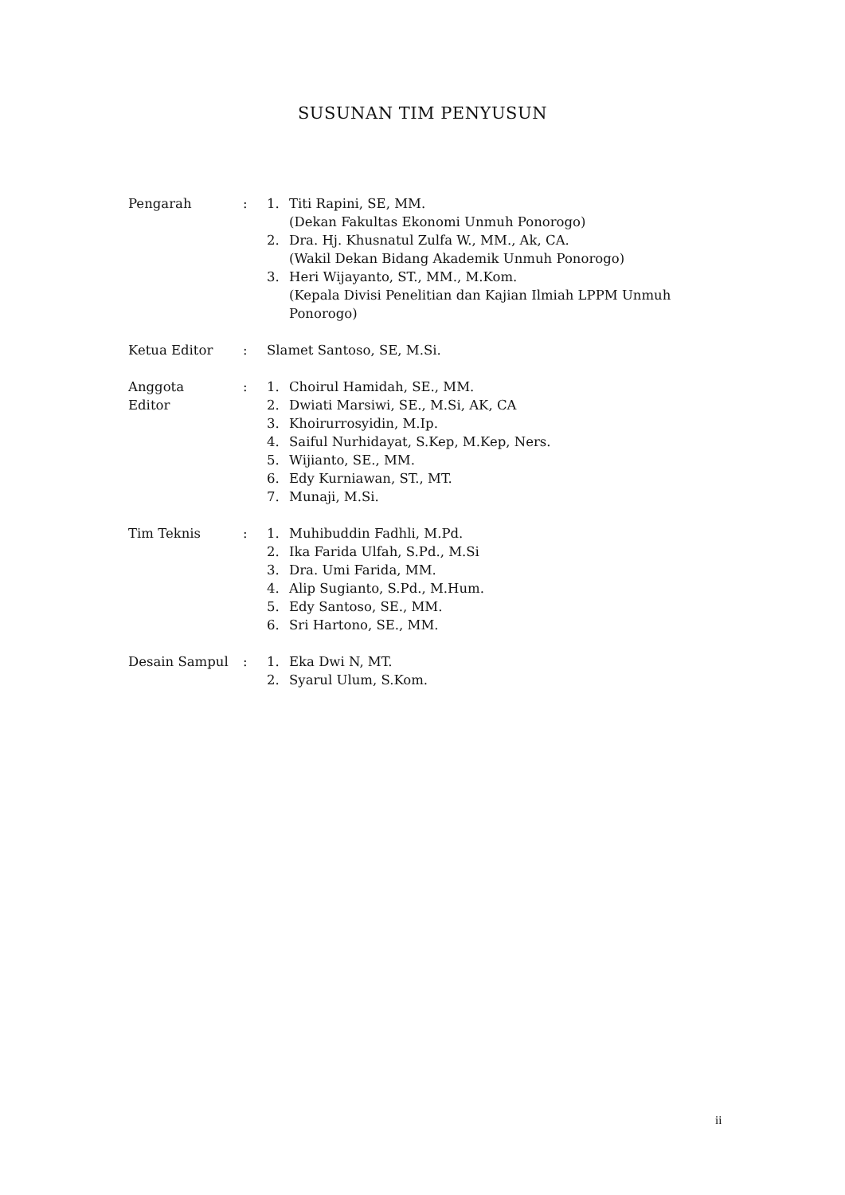SUSUNAN TIM PENYUSUN
Pengarah : 1. Titi Rapini, SE, MM.
(Dekan Fakultas Ekonomi Unmuh Ponorogo)
2. Dra. Hj. Khusnatul Zulfa W., MM., Ak, CA.
(Wakil Dekan Bidang Akademik Unmuh Ponorogo)
3. Heri Wijayanto, ST., MM., M.Kom.
(Kepala Divisi Penelitian dan Kajian Ilmiah LPPM Unmuh
Ponorogo)
Ketua Editor : Slamet Santoso, SE, M.Si.
Anggota
Editor
: 1. Choirul Hamidah, SE., MM.
2. Dwiati Marsiwi, SE., M.Si, AK, CA
3. Khoirurrosyidin, M.Ip.
4. Saiful Nurhidayat, S.Kep, M.Kep, Ners.
5. Wijianto, SE., MM.
6. Edy Kurniawan, ST., MT.
7. Munaji, M.Si.
Tim Teknis : 1. Muhibuddin Fadhli, M.Pd.
2. Ika Farida Ulfah, S.Pd., M.Si
3. Dra. Umi Farida, MM.
4. Alip Sugianto, S.Pd., M.Hum.
5. Edy Santoso, SE., MM.
6. Sri Hartono, SE., MM.
Desain Sampul : 1. Eka Dwi N, MT.
2. Syarul Ulum, S.Kom.
ii